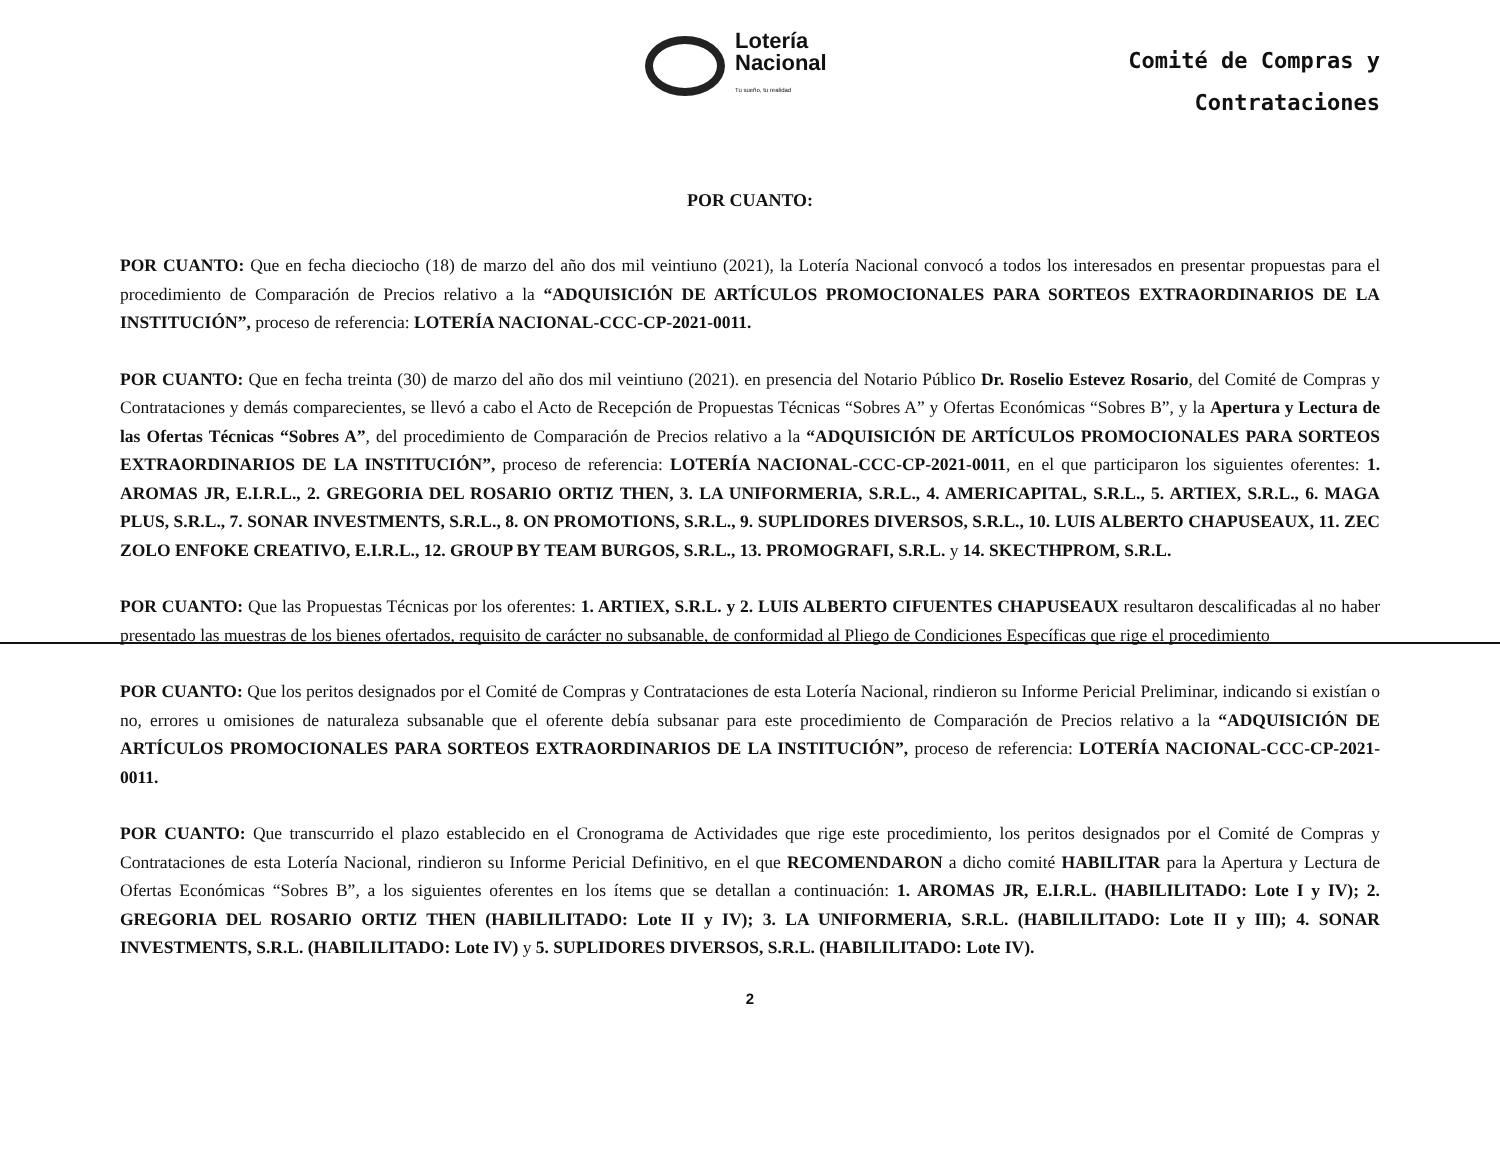Lotería
Nacional
Tu sueño, tu realidad
Comité de Compras y
Contrataciones
POR CUANTO:
POR CUANTO: Que en fecha dieciocho (18) de marzo del año dos mil veintiuno (2021), la Lotería Nacional convocó a todos los interesados en presentar propuestas para el procedimiento de Comparación de Precios relativo a la “ADQUISICIÓN DE ARTÍCULOS PROMOCIONALES PARA SORTEOS EXTRAORDINARIOS DE LA INSTITUCIÓN”, proceso de referencia: LOTERÍA NACIONAL-CCC-CP-2021-0011.
POR CUANTO: Que en fecha treinta (30) de marzo del año dos mil veintiuno (2021). en presencia del Notario Público Dr. Roselio Estevez Rosario, del Comité de Compras y Contrataciones y demás comparecientes, se llevó a cabo el Acto de Recepción de Propuestas Técnicas “Sobres A” y Ofertas Económicas “Sobres B”, y la Apertura y Lectura de las Ofertas Técnicas “Sobres A”, del procedimiento de Comparación de Precios relativo a la “ADQUISICIÓN DE ARTÍCULOS PROMOCIONALES PARA SORTEOS EXTRAORDINARIOS DE LA INSTITUCIÓN”, proceso de referencia: LOTERÍA NACIONAL-CCC-CP-2021-0011, en el que participaron los siguientes oferentes: 1. AROMAS JR, E.I.R.L., 2. GREGORIA DEL ROSARIO ORTIZ THEN, 3. LA UNIFORMERIA, S.R.L., 4. AMERICAPITAL, S.R.L., 5. ARTIEX, S.R.L., 6. MAGA PLUS, S.R.L., 7. SONAR INVESTMENTS, S.R.L., 8. ON PROMOTIONS, S.R.L., 9. SUPLIDORES DIVERSOS, S.R.L., 10. LUIS ALBERTO CHAPUSEAUX, 11. ZEC ZOLO ENFOKE CREATIVO, E.I.R.L., 12. GROUP BY TEAM BURGOS, S.R.L., 13. PROMOGRAFI, S.R.L. y 14. SKECTHPROM, S.R.L.
POR CUANTO: Que las Propuestas Técnicas por los oferentes: 1. ARTIEX, S.R.L. y 2. LUIS ALBERTO CIFUENTES CHAPUSEAUX resultaron descalificadas al no haber presentado las muestras de los bienes ofertados, requisito de carácter no subsanable, de conformidad al Pliego de Condiciones Específicas que rige el procedimiento
POR CUANTO: Que los peritos designados por el Comité de Compras y Contrataciones de esta Lotería Nacional, rindieron su Informe Pericial Preliminar, indicando si existían o no, errores u omisiones de naturaleza subsanable que el oferente debía subsanar para este procedimiento de Comparación de Precios relativo a la “ADQUISICIÓN DE ARTÍCULOS PROMOCIONALES PARA SORTEOS EXTRAORDINARIOS DE LA INSTITUCIÓN”, proceso de referencia: LOTERÍA NACIONAL-CCC-CP-2021-0011.
POR CUANTO: Que transcurrido el plazo establecido en el Cronograma de Actividades que rige este procedimiento, los peritos designados por el Comité de Compras y Contrataciones de esta Lotería Nacional, rindieron su Informe Pericial Definitivo, en el que RECOMENDARON a dicho comité HABILITAR para la Apertura y Lectura de Ofertas Económicas “Sobres B”, a los siguientes oferentes en los ítems que se detallan a continuación: 1. AROMAS JR, E.I.R.L. (HABILILITADO: Lote I y IV); 2. GREGORIA DEL ROSARIO ORTIZ THEN (HABILILITADO: Lote II y IV); 3. LA UNIFORMERIA, S.R.L. (HABILILITADO: Lote II y III); 4. SONAR INVESTMENTS, S.R.L. (HABILILITADO: Lote IV) y 5. SUPLIDORES DIVERSOS, S.R.L. (HABILILITADO: Lote IV).
2